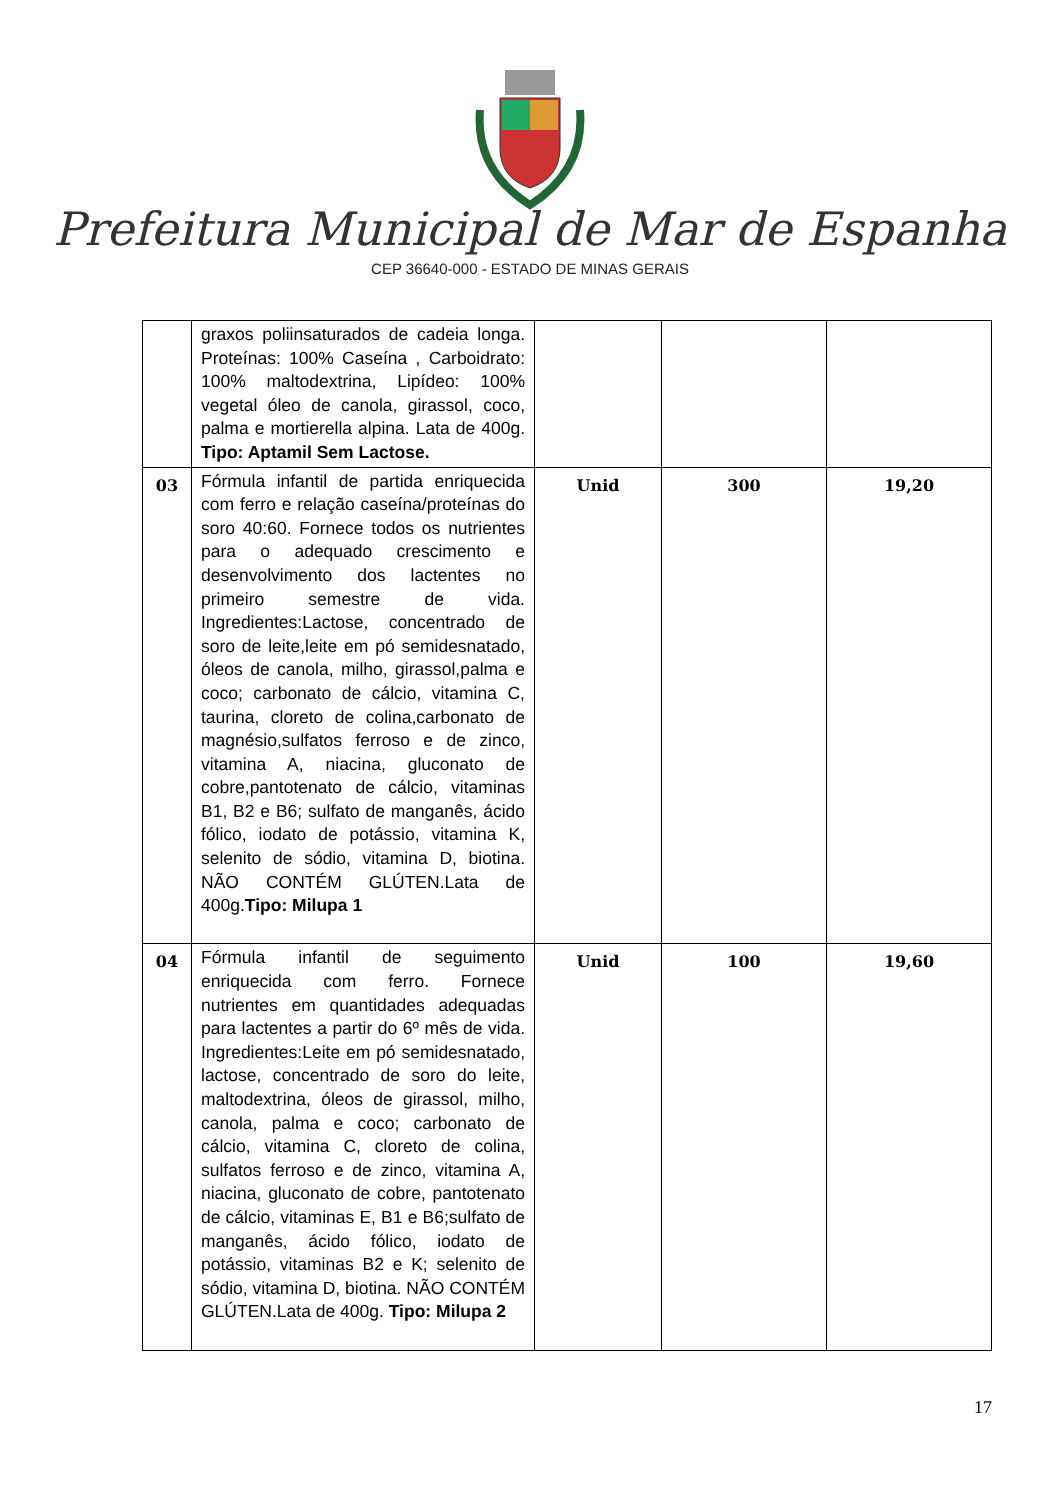Prefeitura Municipal de Mar de Espanha
CEP 36640-000 - ESTADO DE MINAS GERAIS
| | graxos poliinsaturados de cadeia longa. Proteínas: 100% Caseína , Carboidrato: 100% maltodextrina, Lipídeo: 100% vegetal óleo de canola, girassol, coco, palma e mortierella alpina. Lata de 400g. Tipo: Aptamil Sem Lactose. | | | |
| 03 | Fórmula infantil de partida enriquecida com ferro e relação caseína/proteínas do soro 40:60. Fornece todos os nutrientes para o adequado crescimento e desenvolvimento dos lactentes no primeiro semestre de vida. Ingredientes:Lactose, concentrado de soro de leite,leite em pó semidesnatado, óleos de canola, milho, girassol,palma e coco; carbonato de cálcio, vitamina C, taurina, cloreto de colina,carbonato de magnésio,sulfatos ferroso e de zinco, vitamina A, niacina, gluconato de cobre,pantotenato de cálcio, vitaminas B1, B2 e B6; sulfato de manganês, ácido fólico, iodato de potássio, vitamina K, selenito de sódio, vitamina D, biotina. NÃO CONTÉM GLÚTEN.Lata de 400g. Tipo: Milupa 1 | Unid | 300 | 19,20 |
| 04 | Fórmula infantil de seguimento enriquecida com ferro. Fornece nutrientes em quantidades adequadas para lactentes a partir do 6º mês de vida. Ingredientes:Leite em pó semidesnatado, lactose, concentrado de soro do leite, maltodextrina, óleos de girassol, milho, canola, palma e coco; carbonato de cálcio, vitamina C, cloreto de colina, sulfatos ferroso e de zinco, vitamina A, niacina, gluconato de cobre, pantotenato de cálcio, vitaminas E, B1 e B6;sulfato de manganês, ácido fólico, iodato de potássio, vitaminas B2 e K; selenito de sódio, vitamina D, biotina. NÃO CONTÉM GLÚTEN.Lata de 400g. Tipo: Milupa 2 | Unid | 100 | 19,60 |
17